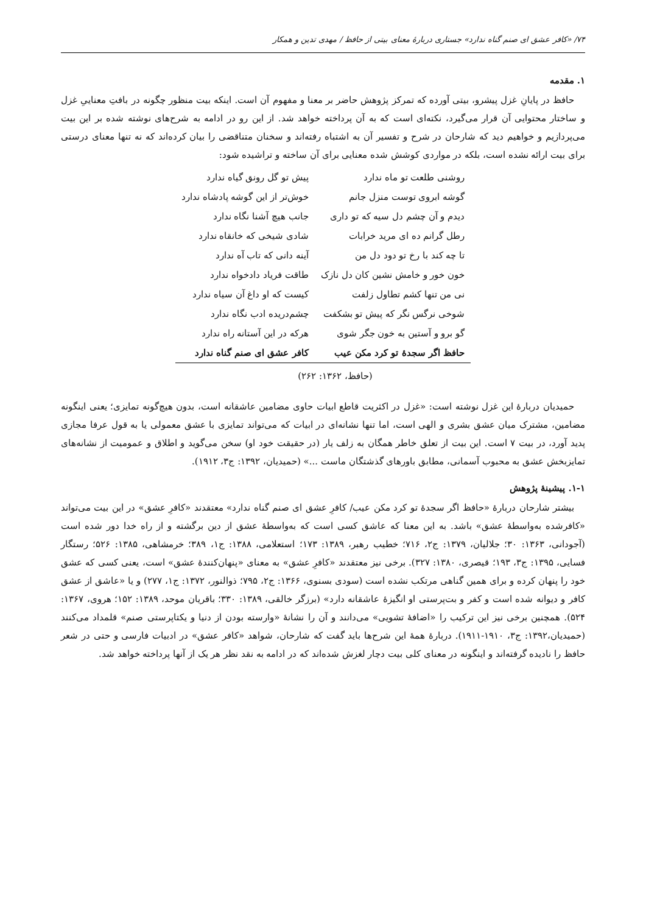۷۴/ «کافر عشق ای صنم گناه ندارد» جستاری دربارهٔ معنای بیتی از حافظ / مهدی تدین و همکار
۱. مقدمه
حافظ در پایانِ غزل پیشرو، بیتی آورده که تمرکز پژوهش حاضر بر معنا و مفهوم آن است. اینکه بیت منظور چگونه در بافتِ معناییِ غزل و ساختار محتوایی آن قرار می‌گیرد، نکته‌ای است که به آن پرداخته خواهد شد. از این رو در ادامه به شرح‌های نوشته شده بر این بیت می‌پردازیم و خواهیم دید که شارحان در شرح و تفسیر آن به اشتباه رفته‌اند و سخنان متناقضی را بیان کرده‌اند که نه تنها معنای درستی برای بیت ارائه نشده است، بلکه در مواردی کوشش شده معنایی برای آن ساخته و تراشیده شود:
| روشنی طلعت تو ماه ندارد | پیش تو گل رونق گیاه ندارد |
| گوشه ابروی توست منزل جانم | خوش‌تر از این گوشه پادشاه ندارد |
| دیدم و آن چشم دل سیه که تو داری | جانب هیچ آشنا نگاه ندارد |
| رطل گرانم ده ای مرید خرابات | شادی شیخی که خانقاه ندارد |
| تا چه کند با رخ تو دود دل من | آینه دانی که تاب آه ندارد |
| خون خور و خامش نشین کان دل نازک | طاقت فریاد دادخواه ندارد |
| نی من تنها کشم تطاول زلفت | کیست که او داغ آن سیاه ندارد |
| شوخی نرگس نگر که پیش تو بشکفت | چشم‌دریده ادب نگاه ندارد |
| گو برو و آستین به خون جگر شوی | هرکه در این آستانه راه ندارد |
| حافظ اگر سجدهٔ تو کرد مکن عیب | کافر عشق ای صنم گناه ندارد |
(حافظ، ۱۳۶۲: ۲۶۲)
حمیدیان دربارهٔ این غزل نوشته است: «غزل در اکثریت قاطع ابیات حاوی مضامین عاشقانه است، بدون هیچ‌گونه تمایزی؛ یعنی اینگونه مضامین، مشترک میان عشق بشری و الهی است، اما تنها نشانه‌ای در ابیات که می‌تواند تمایزی با عشق معمولی یا به قول عرفا مجازی پدید آورد، در بیت ۷ است. این بیت از تعلق خاطر همگان به زلف یار (در حقیقت خود او) سخن می‌گوید و اطلاق و عمومیت از نشانه‌های تمایزبخش عشق به محبوب آسمانی، مطابق باورهای گذشتگان ماست ...» (حمیدیان، ۱۳۹۲: ج۳، ۱۹۱۲).
۱-۱. پیشینهٔ پژوهش
بیشتر شارحان دربارهٔ «حافظ اگر سجدهٔ تو کرد مکن عیب/ کافرِ عشق ای صنم گناه ندارد» معتقدند «کافرِ عشق» در این بیت می‌تواند «کافرشده به‌واسطهٔ عشق» باشد. به این معنا که عاشق کسی است که به‌واسطهٔ عشق از دین برگشته و از راه خدا دور شده است (آجودانی، ۱۳۶۳: ۳۰؛ جلالیان، ۱۳۷۹: ج۲، ۷۱۶؛ خطیب رهبر، ۱۳۸۹: ۱۷۳؛ استعلامی، ۱۳۸۸: ج۱، ۳۸۹؛ خرمشاهی، ۱۳۸۵: ۵۲۶؛ رستگار فسایی، ۱۳۹۵: ج۳، ۱۹۳؛ قیصری، ۱۳۸۰: ۳۲۷). برخی نیز معتقدند «کافرِ عشق» به معنای «پنهان‌کنندهٔ عشق» است، یعنی کسی که عشق خود را پنهان کرده و برای همین گناهی مرتکب نشده است (سودی بسنوی، ۱۳۶۶: ج۲، ۷۹۵؛ ذوالنور، ۱۳۷۲: ج۱، ۲۷۷) و یا «عاشق از عشق کافر و دیوانه شده است و کفر و بت‌پرستی او انگیزهٔ عاشقانه دارد» (برزگر خالقی، ۱۳۸۹: ۳۳۰؛ باقریان موحد، ۱۳۸۹: ۱۵۲؛ هروی، ۱۳۶۷: ۵۲۴). همچنین برخی نیز این ترکیب را «اضافهٔ تشویی» می‌دانند و آن را نشانهٔ «وارسته بودن از دنیا و یکتاپرستی صنم» قلمداد می‌کنند (حمیدیان،۱۳۹۲: ج۳، ۱۹۱۰-۱۹۱۱). دربارهٔ همهٔ این شرح‌ها باید گفت که شارحان، شواهد «کافر عشق» در ادبیات فارسی و حتی در شعر حافظ را نادیده گرفته‌اند و اینگونه در معنای کلی بیت دچار لغزش شده‌اند که در ادامه به نقد نظر هر یک از آنها پرداخته خواهد شد.